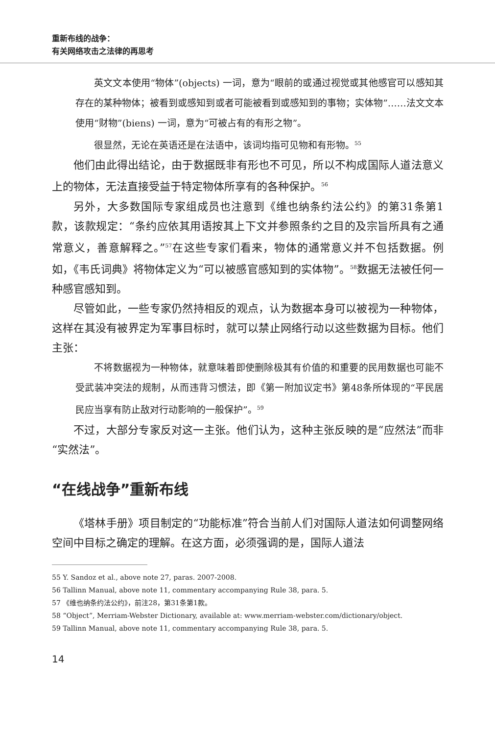重新布线的战争：
有关网络攻击之法律的再思考
英文文本使用“物体”(objects) 一词，意为“眼前的或通过视觉或其他感官可以感知其存在的某种物体；被看到或感知到或者可能被看到或感知到的事物；实体物”……法文文本使用“财物”(biens) 一词，意为“可被占有的有形之物”。
很显然，无论在英语还是在法语中，该词均指可见物和有形物。<sup>55</sup>
他们由此得出结论，由于数据既非有形也不可见，所以不构成国际人道法意义上的物体，无法直接受益于特定物体所享有的各种保护。<sup>56</sup>
另外，大多数国际专家组成员也注意到《维也纳条约法公约》的第31条第1款，该款规定：“条约应依其用语按其上下文并参照条约之目的及宗旨所具有之通常意义，善意解释之。”<sup>57</sup>在这些专家们看来，物体的通常意义并不包括数据。例如，《韦氏词典》将物体定义为“可以被感官感知到的实体物”。<sup>58</sup>数据无法被任何一种感官感知到。
尽管如此，一些专家仍然持相反的观点，认为数据本身可以被视为一种物体，这样在其没有被界定为军事目标时，就可以禁止网络行动以这些数据为目标。他们主张：
不将数据视为一种物体，就意味着即使删除极其有价值的和重要的民用数据也可能不受武装冲突法的规制，从而违背习惯法，即《第一附加议定书》第48条所体现的“平民居民应当享有防止敌对行动影响的一般保护”。<sup>59</sup>
不过，大部分专家反对这一主张。他们认为，这种主张反映的是“应然法”而非“实然法”。
“在线战争”重新布线
《塔林手册》项目制定的“功能标准”符合当前人们对国际人道法如何调整网络空间中目标之确定的理解。在这方面，必须强调的是，国际人道法
55 Y. Sandoz et al., above note 27, paras. 2007-2008.
56 Tallinn Manual, above note 11, commentary accompanying Rule 38, para. 5.
57 《维也纳条约法公约》，前注28，第31条第1款。
58 “Object”, Merriam-Webster Dictionary, available at: www.merriam-webster.com/dictionary/object.
59 Tallinn Manual, above note 11, commentary accompanying Rule 38, para. 5.
14